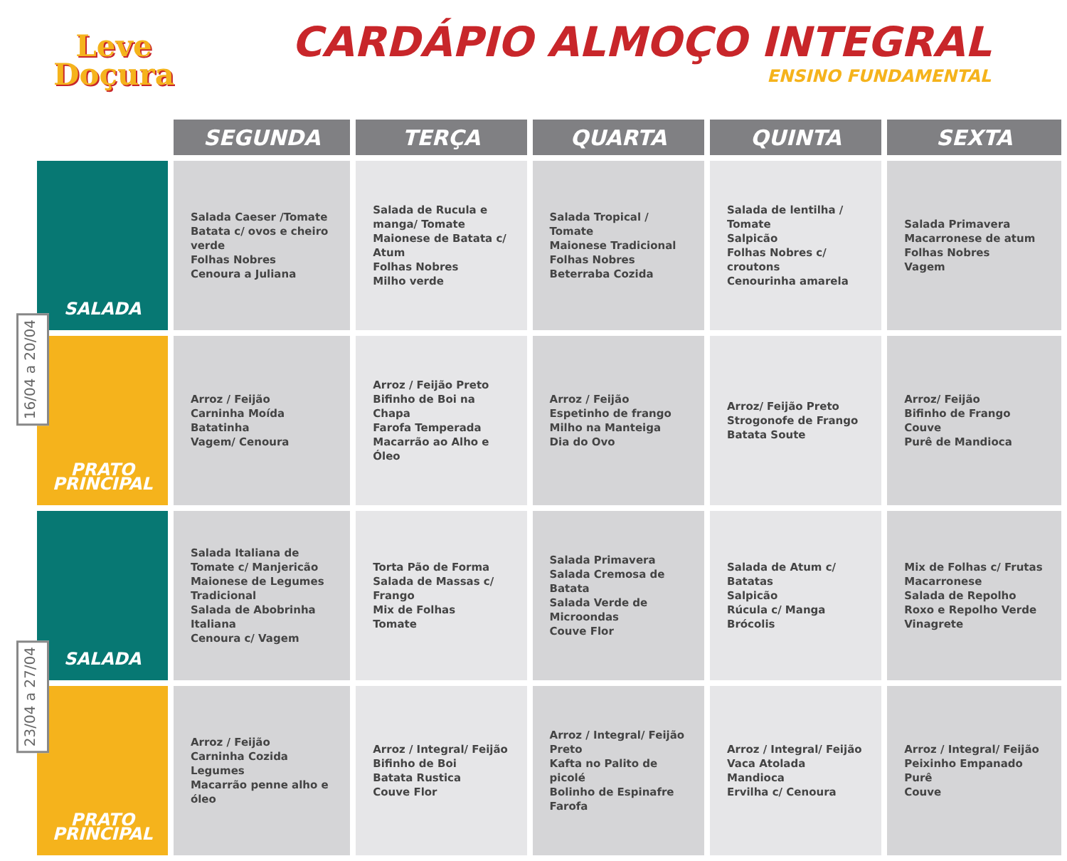Leve
Doçura
CARDÁPIO ALMOÇO INTEGRAL
ENSINO FUNDAMENTAL
16/04 a 20/04
23/04 a 27/04
| | SEGUNDA | TERÇA | QUARTA | QUINTA | SEXTA |
| --- | --- | --- | --- | --- | --- |
| SALADA | Salada Caeser /Tomate Batata c/ ovos e cheiro verde Folhas Nobres Cenoura a Juliana | Salada de Rucula e manga/ Tomate Maionese de Batata c/ Atum Folhas Nobres Milho verde | Salada Tropical / Tomate Maionese Tradicional Folhas Nobres Beterraba Cozida | Salada de lentilha / Tomate Salpicão Folhas Nobres c/ croutons Cenourinha amarela | Salada Primavera Macarronese de atum Folhas Nobres Vagem |
| PRATO PRINCIPAL | Arroz / Feijão Carninha Moída Batatinha Vagem/ Cenoura | Arroz / Feijão Preto Bifinho de Boi na Chapa Farofa Temperada Macarrão ao Alho e Óleo | Arroz / Feijão Espetinho de frango Milho na Manteiga Dia do Ovo | Arroz/ Feijão Preto Strogonofe de Frango Batata Soute | Arroz/ Feijão Bifinho de Frango Couve Purê de Mandioca |
| SALADA | Salada Italiana de Tomate c/ Manjericão Maionese de Legumes Tradicional Salada de Abobrinha Italiana Cenoura c/ Vagem | Torta Pão de Forma Salada de Massas c/ Frango Mix de Folhas Tomate | Salada Primavera Salada Cremosa de Batata Salada Verde de Microondas Couve Flor | Salada de Atum c/ Batatas Salpicão Rúcula c/ Manga Brócolis | Mix de Folhas c/ Frutas Macarronese Salada de Repolho Roxo e Repolho Verde Vinagrete |
| PRATO PRINCIPAL | Arroz / Feijão Carninha Cozida Legumes Macarrão penne alho e óleo | Arroz / Integral/ Feijão Bifinho de Boi Batata Rustica Couve Flor | Arroz / Integral/ Feijão Preto Kafta no Palito de picolé Bolinho de Espinafre Farofa | Arroz / Integral/ Feijão Vaca Atolada Mandioca Ervilha c/ Cenoura | Arroz / Integral/ Feijão Peixinho Empanado Purê Couve |